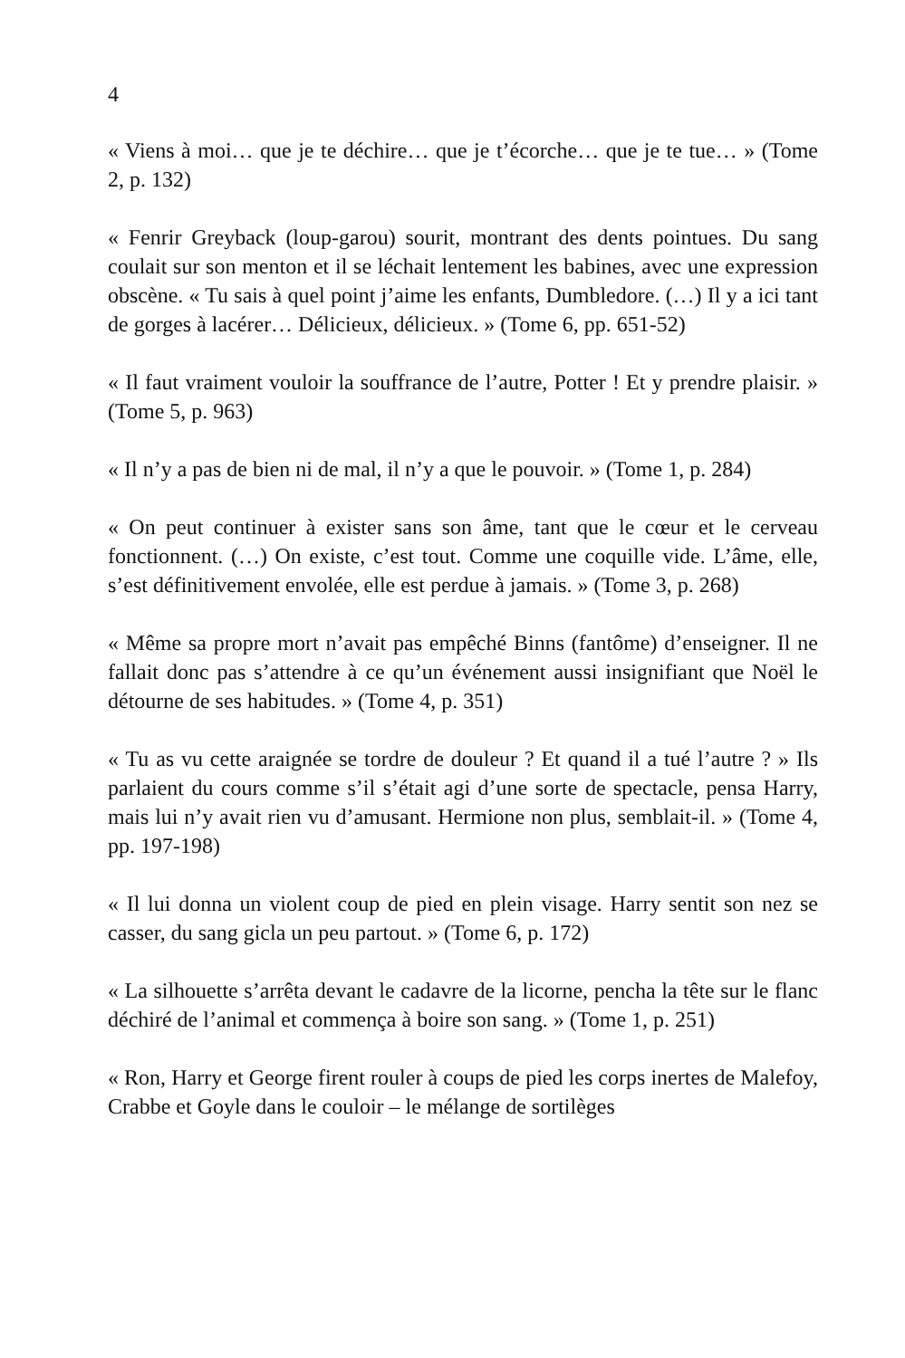4
« Viens à moi… que je te déchire… que je t’écorche… que je te tue… » (Tome 2, p. 132)
« Fenrir Greyback (loup-garou) sourit, montrant des dents pointues. Du sang coulait sur son menton et il se léchait lentement les babines, avec une expression obscène. « Tu sais à quel point j’aime les enfants, Dumbledore. (…) Il y a ici tant de gorges à lacérer… Délicieux, délicieux. » (Tome 6, pp. 651-52)
« Il faut vraiment vouloir la souffrance de l’autre, Potter ! Et y prendre plaisir. » (Tome 5, p. 963)
« Il n’y a pas de bien ni de mal, il n’y a que le pouvoir. » (Tome 1, p. 284)
« On peut continuer à exister sans son âme, tant que le cœur et le cerveau fonctionnent. (…) On existe, c’est tout. Comme une coquille vide. L’âme, elle, s’est définitivement envolée, elle est perdue à jamais. » (Tome 3, p. 268)
« Même sa propre mort n’avait pas empêché Binns (fantôme) d’enseigner. Il ne fallait donc pas s’attendre à ce qu’un événement aussi insignifiant que Noël le détourne de ses habitudes. » (Tome 4, p. 351)
« Tu as vu cette araignée se tordre de douleur ? Et quand il a tué l’autre ? » Ils parlaient du cours comme s’il s’était agi d’une sorte de spectacle, pensa Harry, mais lui n’y avait rien vu d’amusant. Hermione non plus, semblait-il. » (Tome 4, pp. 197-198)
« Il lui donna un violent coup de pied en plein visage. Harry sentit son nez se casser, du sang gicla un peu partout. » (Tome 6, p. 172)
« La silhouette s’arrêta devant le cadavre de la licorne, pencha la tête sur le flanc déchiré de l’animal et commença à boire son sang. » (Tome 1, p. 251)
« Ron, Harry et George firent rouler à coups de pied les corps inertes de Malefoy, Crabbe et Goyle dans le couloir – le mélange de sortilèges